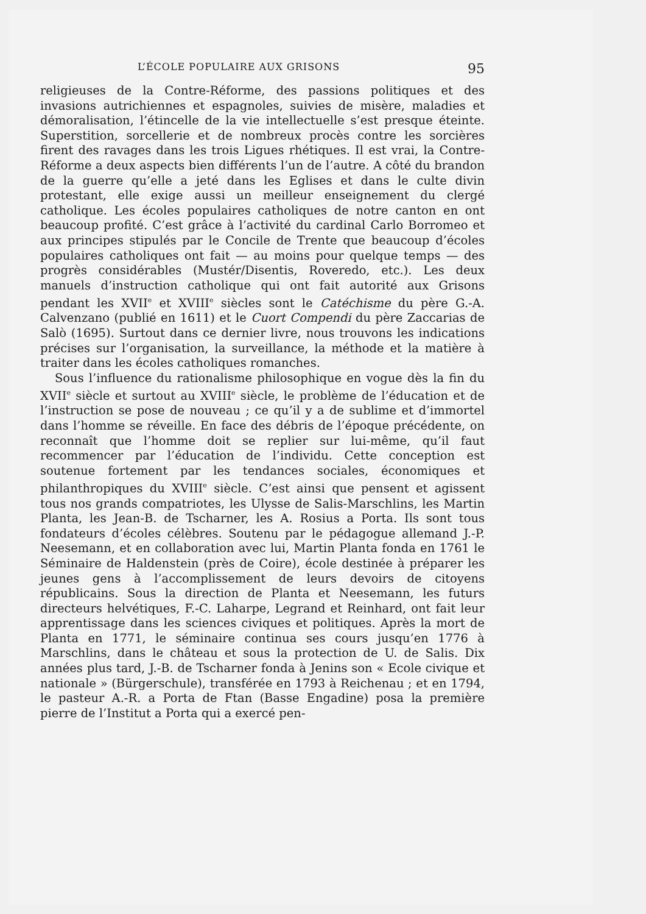L’ÉCOLE POPULAIRE AUX GRISONS 95
religieuses de la Contre-Réforme, des passions politiques et des invasions autrichiennes et espagnoles, suivies de misère, maladies et démoralisation, l’étincelle de la vie intellectuelle s’est presque éteinte. Superstition, sorcellerie et de nombreux procès contre les sorcières firent des ravages dans les trois Ligues rhétiques. Il est vrai, la Contre-Réforme a deux aspects bien différents l’un de l’autre. A côté du brandon de la guerre qu’elle a jeté dans les Eglises et dans le culte divin protestant, elle exige aussi un meilleur enseignement du clergé catholique. Les écoles populaires catholiques de notre canton en ont beaucoup profité. C’est grâce à l’activité du cardinal Carlo Borromeo et aux principes stipulés par le Concile de Trente que beaucoup d’écoles populaires catholiques ont fait — au moins pour quelque temps — des progrès considérables (Mustér/Disentis, Roveredo, etc.). Les deux manuels d’instruction catholique qui ont fait autorité aux Grisons pendant les XVII<sup>e</sup> et XVIII<sup>e</sup> siècles sont le Catéchisme du père G.-A. Calvenzano (publié en 1611) et le Cuort Compendi du père Zaccarias de Salò (1695). Surtout dans ce dernier livre, nous trouvons les indications précises sur l’organisation, la surveillance, la méthode et la matière à traiter dans les écoles catholiques romanches.
Sous l’influence du rationalisme philosophique en vogue dès la fin du XVII<sup>e</sup> siècle et surtout au XVIII<sup>e</sup> siècle, le problème de l’éducation et de l’instruction se pose de nouveau ; ce qu’il y a de sublime et d’immortel dans l’homme se réveille. En face des débris de l’époque précédente, on reconnaît que l’homme doit se replier sur lui-même, qu’il faut recommencer par l’éducation de l’individu. Cette conception est soutenue fortement par les tendances sociales, économiques et philanthropiques du XVIII<sup>e</sup> siècle. C’est ainsi que pensent et agissent tous nos grands compatriotes, les Ulysse de Salis-Marschlins, les Martin Planta, les Jean-B. de Tscharner, les A. Rosius a Porta. Ils sont tous fondateurs d’écoles célèbres. Soutenu par le pédagogue allemand J.-P. Neesemann, et en collaboration avec lui, Martin Planta fonda en 1761 le Séminaire de Haldenstein (près de Coire), école destinée à préparer les jeunes gens à l’accomplissement de leurs devoirs de citoyens républicains. Sous la direction de Planta et Neesemann, les futurs directeurs helvétiques, F.-C. Laharpe, Legrand et Reinhard, ont fait leur apprentissage dans les sciences civiques et politiques. Après la mort de Planta en 1771, le séminaire continua ses cours jusqu’en 1776 à Marschlins, dans le château et sous la protection de U. de Salis. Dix années plus tard, J.-B. de Tscharner fonda à Jenins son « Ecole civique et nationale » (Bürgerschule), transférée en 1793 à Reichenau ; et en 1794, le pasteur A.-R. a Porta de Ftan (Basse Engadine) posa la première pierre de l’Institut a Porta qui a exercé pen-